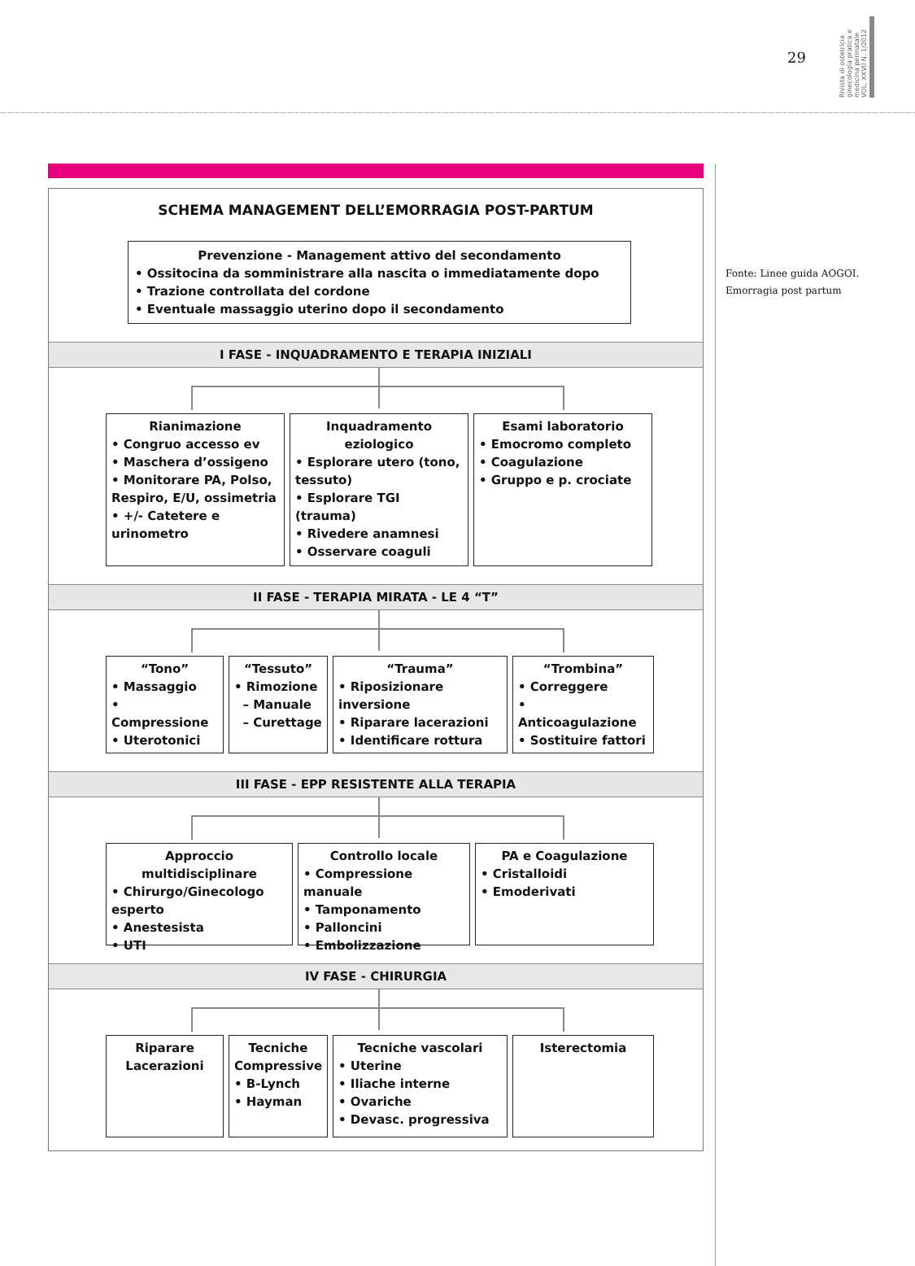29
Rivista di ostetricia ginecologia pratica e medicina perinatale VOL. XXVII N. 1/2012
SCHEMA MANAGEMENT DELL’EMORRAGIA POST-PARTUM
Prevenzione - Management attivo del secondamento
• Ossitocina da somministrare alla nascita o immediatamente dopo
• Trazione controllata del cordone
• Eventuale massaggio uterino dopo il secondamento
I FASE - INQUADRAMENTO E TERAPIA INIZIALI
Rianimazione
• Congruo accesso ev
• Maschera d’ossigeno
• Monitorare PA, Polso, Respiro, E/U, ossimetria
• +/- Catetere e urinometro
Inquadramento eziologico
• Esplorare utero (tono, tessuto)
• Esplorare TGI (trauma)
• Rivedere anamnesi
• Osservare coaguli
Esami laboratorio
• Emocromo completo
• Coagulazione
• Gruppo e p. crociate
II FASE - TERAPIA MIRATA - LE 4 “T”
“Tono”
• Massaggio
• Compressione
• Uterotonici
“Tessuto”
• Rimozione
– Manuale
– Curettage
“Trauma”
• Riposizionare inversione
• Riparare lacerazioni
• Identificare rottura
“Trombina”
• Correggere
• Anticoagulazione
• Sostituire fattori
III FASE - EPP RESISTENTE ALLA TERAPIA
Approccio multidisciplinare
• Chirurgo/Ginecologo esperto
• Anestesista
• UTI
Controllo locale
• Compressione manuale
• Tamponamento
• Palloncini
• Embolizzazione
PA e Coagulazione
• Cristalloidi
• Emoderivati
IV FASE - CHIRURGIA
Riparare Lacerazioni
Tecniche Compressive
• B-Lynch
• Hayman
Tecniche vascolari
• Uterine
• Iliache interne
• Ovariche
• Devasc. progressiva
Isterectomia
Fonte: Linee guida AOGOI.
Emorragia post partum